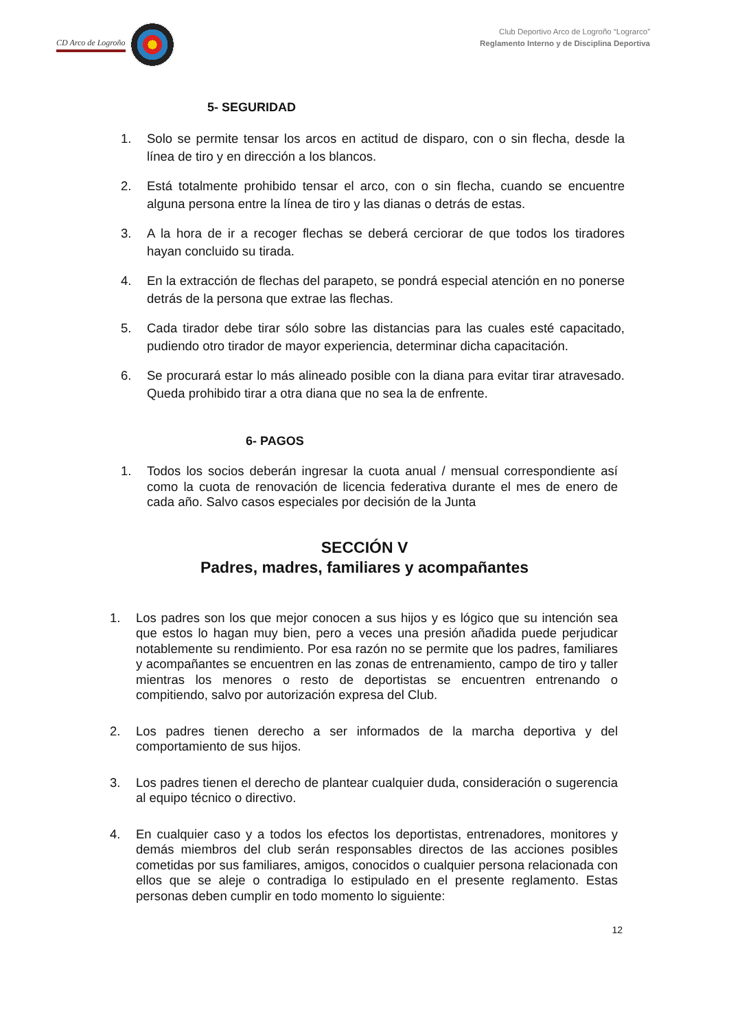CD Arco de Logroño
Club Deportivo Arco de Logroño “Lograrco”
Reglamento Interno y de Disciplina Deportiva
5- SEGURIDAD
1. Solo se permite tensar los arcos en actitud de disparo, con o sin flecha, desde la línea de tiro y en dirección a los blancos.
2. Está totalmente prohibido tensar el arco, con o sin flecha, cuando se encuentre alguna persona entre la línea de tiro y las dianas o detrás de estas.
3. A la hora de ir a recoger flechas se deberá cerciorar de que todos los tiradores hayan concluido su tirada.
4. En la extracción de flechas del parapeto, se pondrá especial atención en no ponerse detrás de la persona que extrae las flechas.
5. Cada tirador debe tirar sólo sobre las distancias para las cuales esté capacitado, pudiendo otro tirador de mayor experiencia, determinar dicha capacitación.
6. Se procurará estar lo más alineado posible con la diana para evitar tirar atravesado. Queda prohibido tirar a otra diana que no sea la de enfrente.
6- PAGOS
1. Todos los socios deberán ingresar la cuota anual / mensual correspondiente así como la cuota de renovación de licencia federativa durante el mes de enero de cada año. Salvo casos especiales por decisión de la Junta
SECCIÓN V
Padres, madres, familiares y acompañantes
1. Los padres son los que mejor conocen a sus hijos y es lógico que su intención sea que estos lo hagan muy bien, pero a veces una presión añadida puede perjudicar notablemente su rendimiento. Por esa razón no se permite que los padres, familiares y acompañantes se encuentren en las zonas de entrenamiento, campo de tiro y taller mientras los menores o resto de deportistas se encuentren entrenando o compitiendo, salvo por autorización expresa del Club.
2. Los padres tienen derecho a ser informados de la marcha deportiva y del comportamiento de sus hijos.
3. Los padres tienen el derecho de plantear cualquier duda, consideración o sugerencia al equipo técnico o directivo.
4. En cualquier caso y a todos los efectos los deportistas, entrenadores, monitores y demás miembros del club serán responsables directos de las acciones posibles cometidas por sus familiares, amigos, conocidos o cualquier persona relacionada con ellos que se aleje o contradiga lo estipulado en el presente reglamento. Estas personas deben cumplir en todo momento lo siguiente:
12